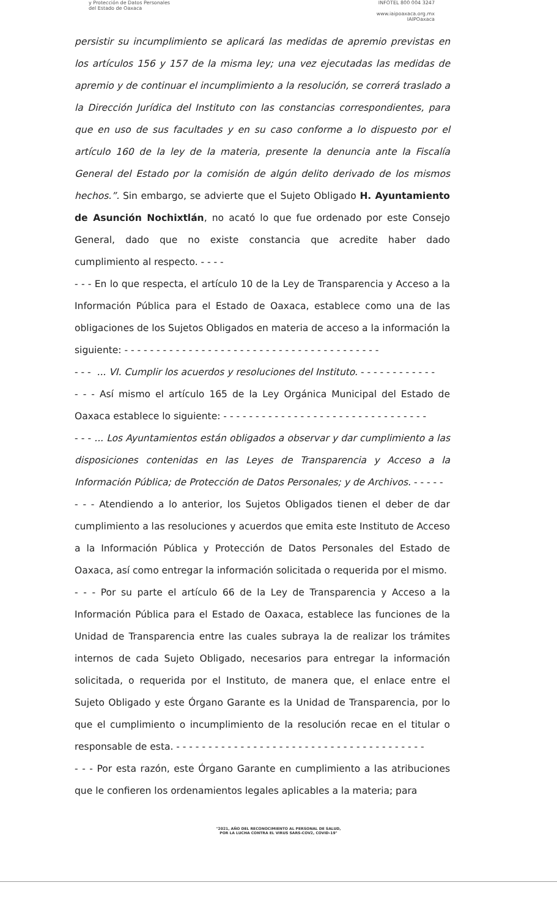y Protección de Datos Personales
del Estado de Oaxaca
INFOTEL 800 004 3247
www.iaipoaxaca.org.mx
IAIPOaxaca
persistir su incumplimiento se aplicará las medidas de apremio previstas en los artículos 156 y 157 de la misma ley; una vez ejecutadas las medidas de apremio y de continuar el incumplimiento a la resolución, se correrá traslado a la Dirección Jurídica del Instituto con las constancias correspondientes, para que en uso de sus facultades y en su caso conforme a lo dispuesto por el artículo 160 de la ley de la materia, presente la denuncia ante la Fiscalía General del Estado por la comisión de algún delito derivado de los mismos hechos.”. Sin embargo, se advierte que el Sujeto Obligado H. Ayuntamiento de Asunción Nochixtlán, no acató lo que fue ordenado por este Consejo General, dado que no existe constancia que acredite haber dado cumplimiento al respecto. - - - -
- - - En lo que respecta, el artículo 10 de la Ley de Transparencia y Acceso a la Información Pública para el Estado de Oaxaca, establece como una de las obligaciones de los Sujetos Obligados en materia de acceso a la información la siguiente: - - - - - - - - - - - - - - - - - - - - - - - - - - - - - - - - - - - - - - - -
- - - ... VI. Cumplir los acuerdos y resoluciones del Instituto. - - - - - - - - - - - -
- - - Así mismo el artículo 165 de la Ley Orgánica Municipal del Estado de Oaxaca establece lo siguiente: - - - - - - - - - - - - - - - - - - - - - - - - - - - - - - - -
- - - ... Los Ayuntamientos están obligados a observar y dar cumplimiento a las disposiciones contenidas en las Leyes de Transparencia y Acceso a la Información Pública; de Protección de Datos Personales; y de Archivos. - - - - -
- - - Atendiendo a lo anterior, los Sujetos Obligados tienen el deber de dar cumplimiento a las resoluciones y acuerdos que emita este Instituto de Acceso a la Información Pública y Protección de Datos Personales del Estado de Oaxaca, así como entregar la información solicitada o requerida por el mismo.
- - - Por su parte el artículo 66 de la Ley de Transparencia y Acceso a la Información Pública para el Estado de Oaxaca, establece las funciones de la Unidad de Transparencia entre las cuales subraya la de realizar los trámites internos de cada Sujeto Obligado, necesarios para entregar la información solicitada, o requerida por el Instituto, de manera que, el enlace entre el Sujeto Obligado y este Órgano Garante es la Unidad de Transparencia, por lo que el cumplimiento o incumplimiento de la resolución recae en el titular o responsable de esta. - - - - - - - - - - - - - - - - - - - - - - - - - - - - - - - - - - - - - - -
- - - Por esta razón, este Órgano Garante en cumplimiento a las atribuciones que le confieren los ordenamientos legales aplicables a la materia; para
"2021, AÑO DEL RECONOCIMIENTO AL PERSONAL DE SALUD,
POR LA LUCHA CONTRA EL VIRUS SARS-COV2, COVID-19"